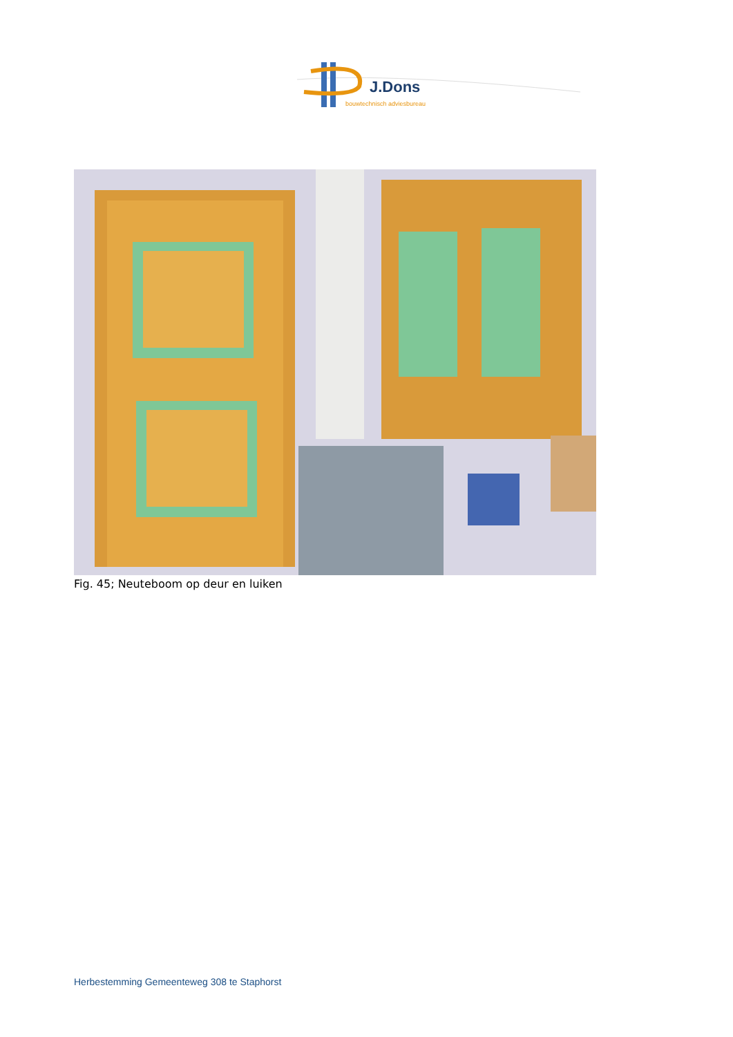J.Dons
bouwtechnisch adviesbureau
Fig. 45; Neuteboom op deur en luiken
Herbestemming Gemeenteweg 308 te Staphorst